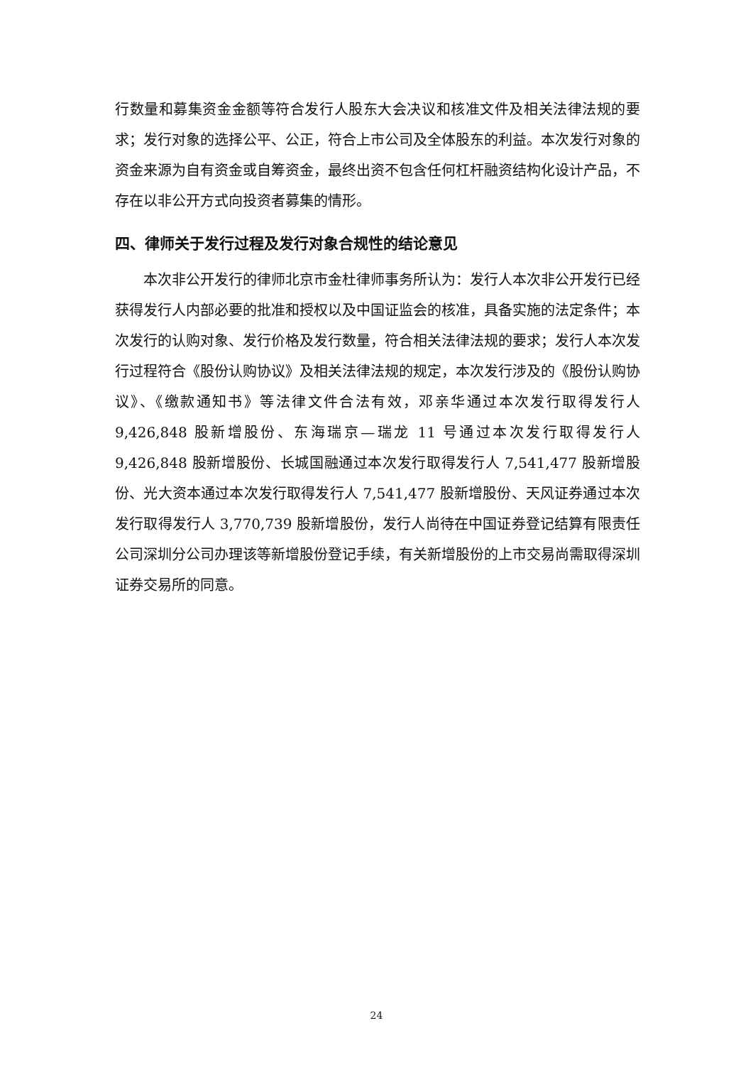行数量和募集资金金额等符合发行人股东大会决议和核准文件及相关法律法规的要求；发行对象的选择公平、公正，符合上市公司及全体股东的利益。本次发行对象的资金来源为自有资金或自筹资金，最终出资不包含任何杠杆融资结构化设计产品，不存在以非公开方式向投资者募集的情形。
四、律师关于发行过程及发行对象合规性的结论意见
本次非公开发行的律师北京市金杜律师事务所认为：发行人本次非公开发行已经获得发行人内部必要的批准和授权以及中国证监会的核准，具备实施的法定条件；本次发行的认购对象、发行价格及发行数量，符合相关法律法规的要求；发行人本次发行过程符合《股份认购协议》及相关法律法规的规定，本次发行涉及的《股份认购协议》、《缴款通知书》等法律文件合法有效，邓亲华通过本次发行取得发行人 9,426,848 股新增股份、东海瑞京—瑞龙 11 号通过本次发行取得发行人 9,426,848 股新增股份、长城国融通过本次发行取得发行人 7,541,477 股新增股份、光大资本通过本次发行取得发行人 7,541,477 股新增股份、天风证券通过本次发行取得发行人 3,770,739 股新增股份，发行人尚待在中国证券登记结算有限责任公司深圳分公司办理该等新增股份登记手续，有关新增股份的上市交易尚需取得深圳证券交易所的同意。
24